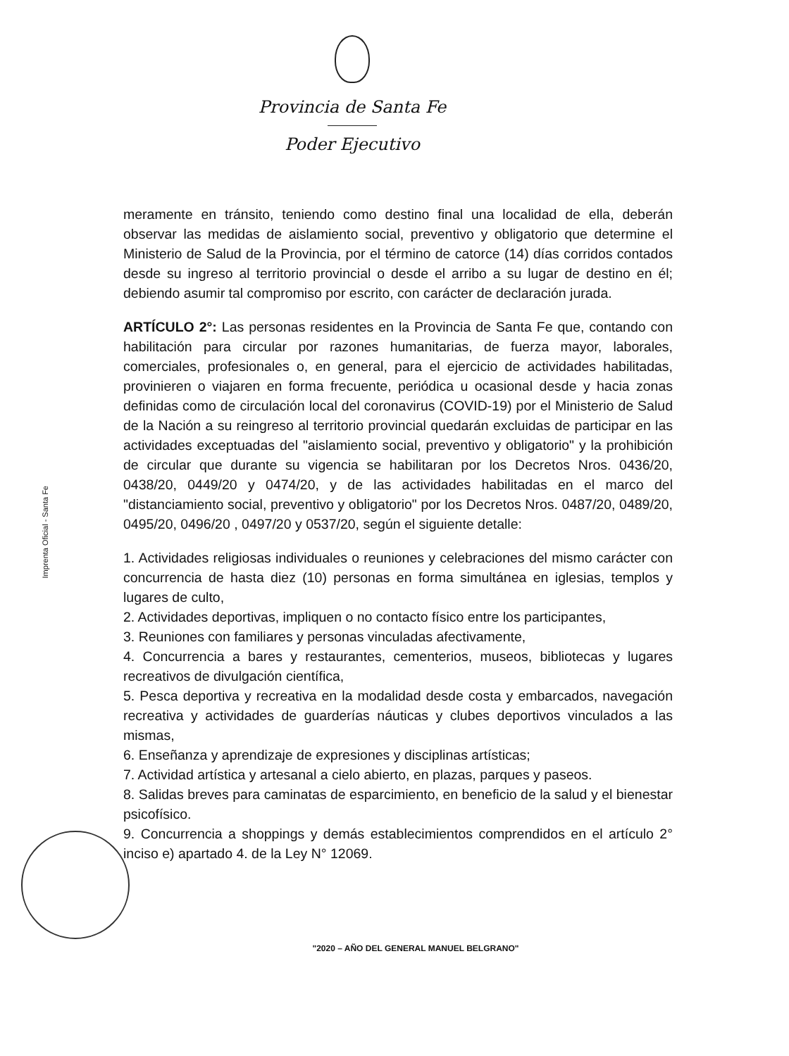Provincia de Santa Fe
Poder Ejecutivo
Imprenta Oficial - Santa Fe
meramente en tránsito, teniendo como destino final una localidad de ella, deberán observar las medidas de aislamiento social, preventivo y obligatorio que determine el Ministerio de Salud de la Provincia, por el término de catorce (14) días corridos contados desde su ingreso al territorio provincial o desde el arribo a su lugar de destino en él; debiendo asumir tal compromiso por escrito, con carácter de declaración jurada.
ARTÍCULO 2°: Las personas residentes en la Provincia de Santa Fe que, contando con habilitación para circular por razones humanitarias, de fuerza mayor, laborales, comerciales, profesionales o, en general, para el ejercicio de actividades habilitadas, provinieren o viajaren en forma frecuente, periódica u ocasional desde y hacia zonas definidas como de circulación local del coronavirus (COVID-19) por el Ministerio de Salud de la Nación a su reingreso al territorio provincial quedarán excluidas de participar en las actividades exceptuadas del "aislamiento social, preventivo y obligatorio" y la prohibición de circular que durante su vigencia se habilitaran por los Decretos Nros. 0436/20, 0438/20, 0449/20 y 0474/20, y de las actividades habilitadas en el marco del "distanciamiento social, preventivo y obligatorio" por los Decretos Nros. 0487/20, 0489/20, 0495/20, 0496/20 , 0497/20 y 0537/20, según el siguiente detalle:
1. Actividades religiosas individuales o reuniones y celebraciones del mismo carácter con concurrencia de hasta diez (10) personas en forma simultánea en iglesias, templos y lugares de culto,
2. Actividades deportivas, impliquen o no contacto físico entre los participantes,
3. Reuniones con familiares y personas vinculadas afectivamente,
4. Concurrencia a bares y restaurantes, cementerios, museos, bibliotecas y lugares recreativos de divulgación científica,
5. Pesca deportiva y recreativa en la modalidad desde costa y embarcados, navegación recreativa y actividades de guarderías náuticas y clubes deportivos vinculados a las mismas,
6. Enseñanza y aprendizaje de expresiones y disciplinas artísticas;
7. Actividad artística y artesanal a cielo abierto, en plazas, parques y paseos.
8. Salidas breves para caminatas de esparcimiento, en beneficio de la salud y el bienestar psicofísico.
9. Concurrencia a shoppings y demás establecimientos comprendidos en el artículo 2° inciso e) apartado 4. de la Ley N° 12069.
"2020 – AÑO DEL GENERAL MANUEL BELGRANO"